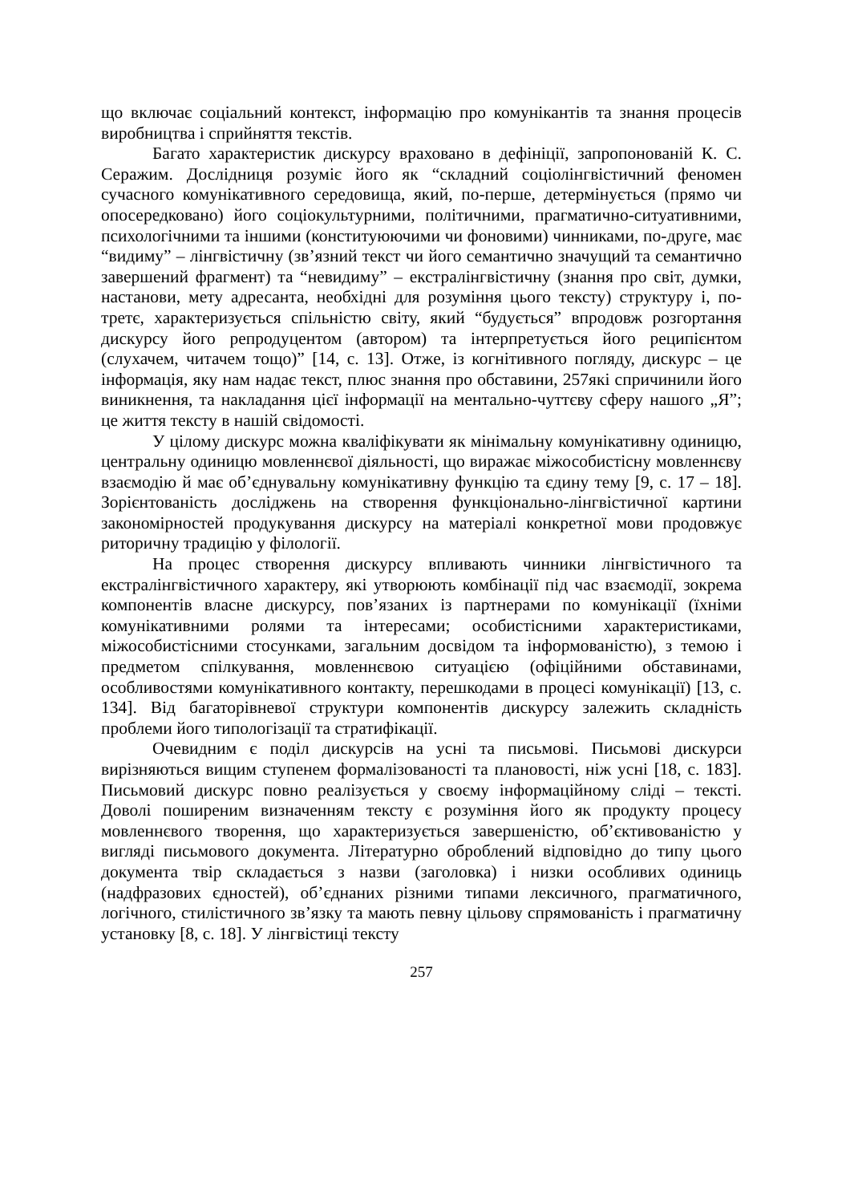що включає соціальний контекст, інформацію про комунікантів та знання процесів виробництва і сприйняття текстів.
Багато характеристик дискурсу враховано в дефініції, запропонованій К. С. Серажим. Дослідниця розуміє його як “складний соціолінгвістичний феномен сучасного комунікативного середовища, який, по-перше, детермінується (прямо чи опосередковано) його соціокультурними, політичними, прагматично-ситуативними, психологічними та іншими (конституюючими чи фоновими) чинниками, по-друге, має “видиму” – лінгвістичну (зв’язний текст чи його семантично значущий та семантично завершений фрагмент) та “невидиму” – екстралінгвістичну (знання про світ, думки, настанови, мету адресанта, необхідні для розуміння цього тексту) структуру і, по-третє, характеризується спільністю світу, який “будується” впродовж розгортання дискурсу його репродуцентом (автором) та інтерпретується його реципієнтом (слухачем, читачем тощо)” [14, с. 13]. Отже, із когнітивного погляду, дискурс – це інформація, яку нам надає текст, плюс знання про обставини, 257які спричинили його виникнення, та накладання цієї інформації на ментально-чуттєву сферу нашого „Я”; це життя тексту в нашій свідомості.
У цілому дискурс можна кваліфікувати як мінімальну комунікативну одиницю, центральну одиницю мовленнєвої діяльності, що виражає міжособистісну мовленнєву взаємодію й має об’єднувальну комунікативну функцію та єдину тему [9, с. 17 – 18]. Зорієнтованість досліджень на створення функціонально-лінгвістичної картини закономірностей продукування дискурсу на матеріалі конкретної мови продовжує риторичну традицію у філології.
На процес створення дискурсу впливають чинники лінгвістичного та екстралінгвістичного характеру, які утворюють комбінації під час взаємодії, зокрема компонентів власне дискурсу, пов’язаних із партнерами по комунікації (їхніми комунікативними ролями та інтересами; особистісними характеристиками, міжособистісними стосунками, загальним досвідом та інформованістю), з темою і предметом спілкування, мовленнєвою ситуацією (офіційними обставинами, особливостями комунікативного контакту, перешкодами в процесі комунікації) [13, с. 134]. Від багаторівневої структури компонентів дискурсу залежить складність проблеми його типологізації та стратифікації.
Очевидним є поділ дискурсів на усні та письмові. Письмові дискурси вирізняються вищим ступенем формалізованості та плановості, ніж усні [18, с. 183]. Письмовий дискурс повно реалізується у своєму інформаційному сліді – тексті. Доволі поширеним визначенням тексту є розуміння його як продукту процесу мовленнєвого творення, що характеризується завершеністю, об’єктивованістю у вигляді письмового документа. Літературно оброблений відповідно до типу цього документа твір складається з назви (заголовка) і низки особливих одиниць (надфразових єдностей), об’єднаних різними типами лексичного, прагматичного, логічного, стилістичного зв’язку та мають певну цільову спрямованість і прагматичну установку [8, с. 18]. У лінгвістиці тексту
257